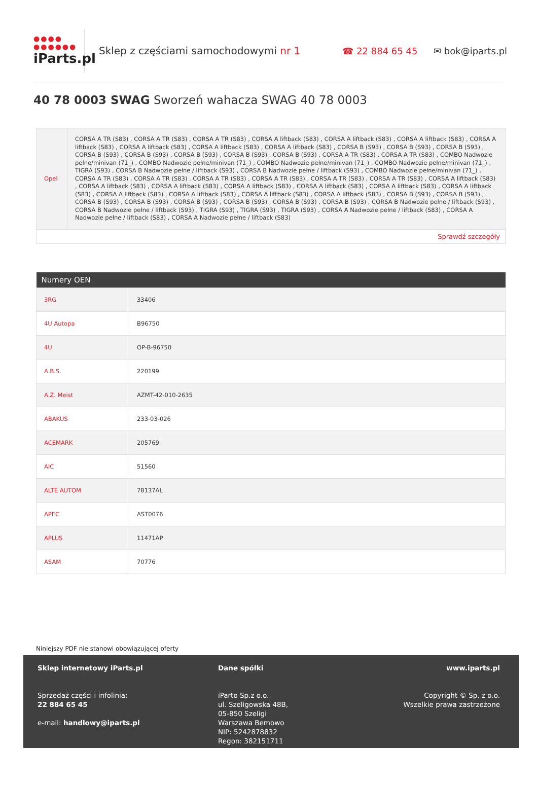●●●●
●●●●●●
iParts.pl
Sklep z częściami samochodowymi nr 1 ☎ 22 884 65 45 ✉ bok@iparts.pl
40 78 0003 SWAG Sworzeń wahacza SWAG 40 78 0003
| Opel | CORSA A TR (S83) , CORSA A TR (S83) , CORSA A TR (S83) , CORSA A liftback (S83) , CORSA A liftback (S83) , CORSA A liftback (S83) , CORSA A liftback (S83) , CORSA A liftback (S83) , CORSA A liftback (S83) , CORSA A liftback (S83) , CORSA B (S93) , CORSA B (S93) , CORSA B (S93) , CORSA B (S93) , CORSA B (S93) , CORSA B (S93) , CORSA B (S93) , CORSA B (S93) , CORSA A TR (S83) , CORSA A TR (S83) , COMBO Nadwozie pełne/minivan (71_) , COMBO Nadwozie pełne/minivan (71_) , COMBO Nadwozie pełne/minivan (71_) , COMBO Nadwozie pełne/minivan (71_) , TIGRA (S93) , CORSA B Nadwozie pełne / liftback (S93) , CORSA B Nadwozie pełne / liftback (S93) , COMBO Nadwozie pełne/minivan (71_) , CORSA A TR (S83) , CORSA A TR (S83) , CORSA A TR (S83) , CORSA A TR (S83) , CORSA A TR (S83) , CORSA A TR (S83) , CORSA A liftback (S83) , CORSA A liftback (S83) , CORSA A liftback (S83) , CORSA A liftback (S83) , CORSA A liftback (S83) , CORSA A liftback (S83) , CORSA A liftback (S83) , CORSA A liftback (S83) , CORSA A liftback (S83) , CORSA A liftback (S83) , CORSA A liftback (S83) , CORSA B (S93) , CORSA B (S93) , CORSA B (S93) , CORSA B (S93) , CORSA B (S93) , CORSA B (S93) , CORSA B (S93) , CORSA B (S93) , CORSA B Nadwozie pełne / liftback (S93) , CORSA B Nadwozie pełne / liftback (S93) , TIGRA (S93) , TIGRA (S93) , TIGRA (S93) , CORSA A Nadwozie pełne / liftback (S83) , CORSA A Nadwozie pełne / liftback (S83) , CORSA A Nadwozie pełne / liftback (S83) |
| Sprawdź szczegóły | |
| Numery OEN | |
| --- | --- |
| 3RG | 33406 |
| 4U Autopa | B96750 |
| 4U | OP-B-96750 |
| A.B.S. | 220199 |
| A.Z. Meist | AZMT-42-010-2635 |
| ABAKUS | 233-03-026 |
| ACEMARK | 205769 |
| AIC | 51560 |
| ALTE AUTOM | 78137AL |
| APEC | AST0076 |
| APLUS | 11471AP |
| ASAM | 70776 |
Niniejszy PDF nie stanowi obowiązującej oferty
Sklep internetowy iParts.pl
Sprzedaż części i infolinia:
22 884 65 45
e-mail: handlowy@iparts.pl
Dane spółki
iParto Sp.z o.o.
ul. Szeligowska 48B,
05-850 Szeligi
Warszawa Bemowo
NIP: 5242878832
Regon: 382151711
www.iparts.pl
Copyright © Sp. z o.o.
Wszelkie prawa zastrzeżone